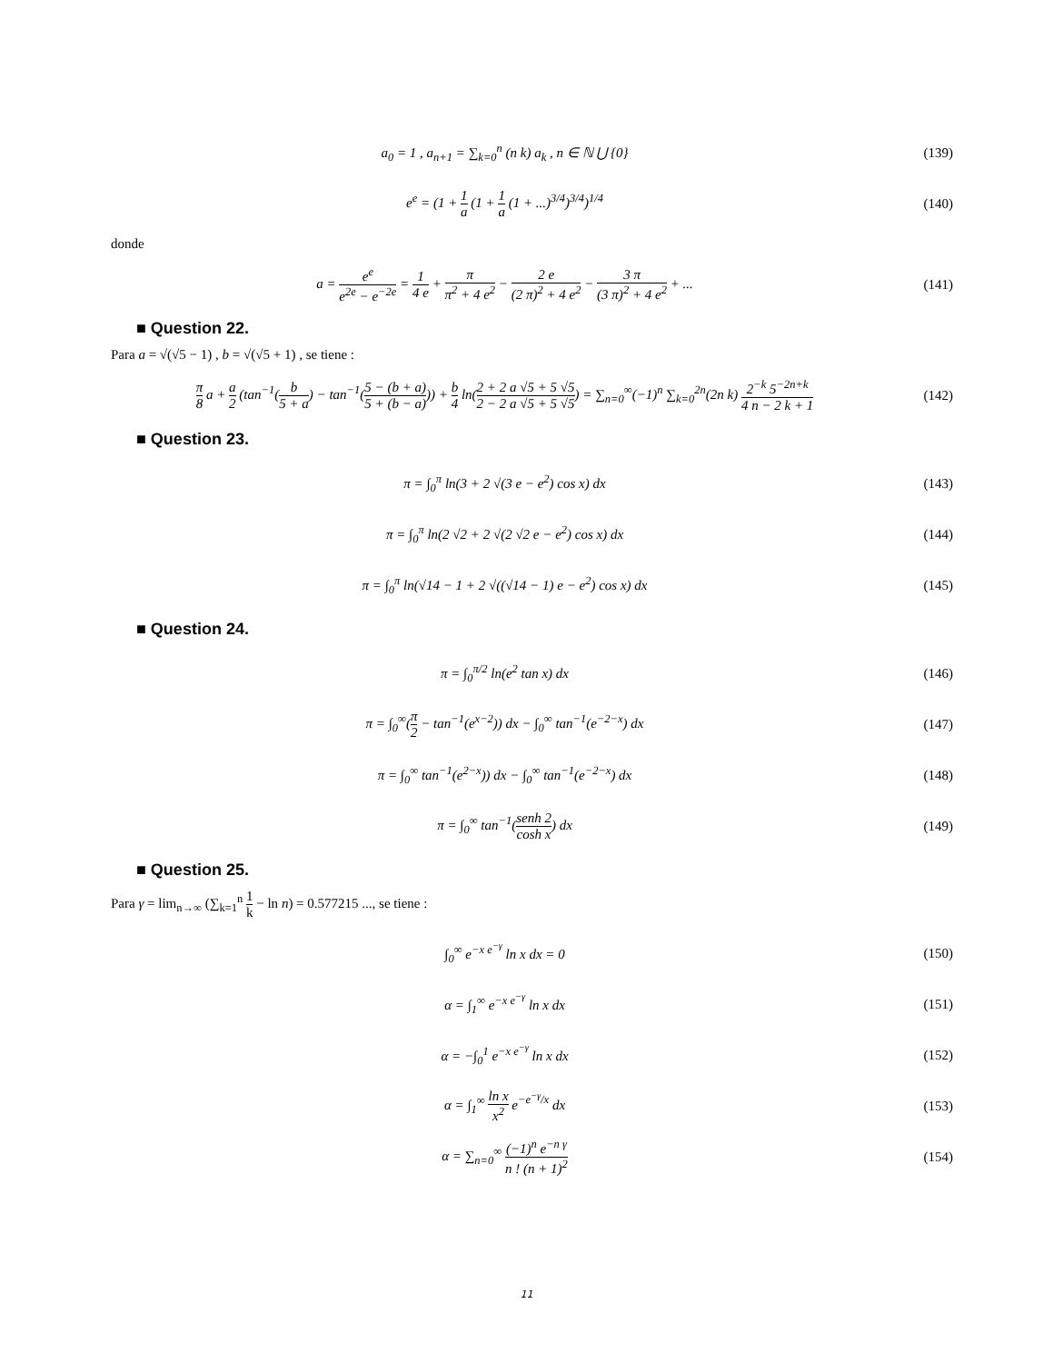a<sub>0</sub> = 1 , a<sub>n+1</sub> = ∑<sub>k=0</sub><sup>n</sup> (n k) a<sub>k</sub> , n ∈ ℕ ⋃ {0}
(139)
e<sup>e</sup> = (1 + 1 a (1 + 1 a (1 + ...)<sup>3/4</sup>)<sup>3/4</sup>)<sup>1/4</sup>
(140)
donde
a = e<sup>e</sup> e<sup>2e</sup> − e<sup>−2e</sup> = 1 4 e + π π<sup>2</sup> + 4 e<sup>2</sup> − 2 e (2 π)<sup>2</sup> + 4 e<sup>2</sup> − 3 π (3 π)<sup>2</sup> + 4 e<sup>2</sup> + ...
(141)
■ Question 22.
Para a = √(√5 − 1) , b = √(√5 + 1) , se tiene :
π 8 a + a 2 (tan<sup>−1</sup>(b 5 + a) − tan<sup>−1</sup>(5 − (b + a) 5 + (b − a))) + b 4 ln(2 + 2 a √5 + 5 √5 2 − 2 a √5 + 5 √5) = ∑<sub>n=0</sub><sup>∞</sup>(−1)<sup>n</sup> ∑<sub>k=0</sub><sup>2n</sup>(2n k) 2<sup>−k</sup> 5<sup>−2n+k</sup> 4 n − 2 k + 1
(142)
■ Question 23.
π = ∫<sub>0</sub><sup>π</sup> ln(3 + 2 √(3 e − e<sup>2</sup>) cos x) dx
(143)
π = ∫<sub>0</sub><sup>π</sup> ln(2 √2 + 2 √(2 √2 e − e<sup>2</sup>) cos x) dx
(144)
π = ∫<sub>0</sub><sup>π</sup> ln(√14 − 1 + 2 √((√14 − 1) e − e<sup>2</sup>) cos x) dx
(145)
■ Question 24.
π = ∫<sub>0</sub><sup>π/2</sup> ln(e<sup>2</sup> tan x) dx (146)
π = ∫<sub>0</sub><sup>∞</sup>(π 2 − tan<sup>−1</sup>(e<sup>x−2</sup>)) dx − ∫<sub>0</sub><sup>∞</sup> tan<sup>−1</sup>(e<sup>−2−x</sup>) dx
(147)
π = ∫<sub>0</sub><sup>∞</sup> tan<sup>−1</sup>(e<sup>2−x</sup>)) dx − ∫<sub>0</sub><sup>∞</sup> tan<sup>−1</sup>(e<sup>−2−x</sup>) dx
(148)
π = ∫<sub>0</sub><sup>∞</sup> tan<sup>−1</sup>(senh 2 cosh x) dx
(149)
■ Question 25.
Para γ = lim<sub>n→∞</sub> (∑<sub>k=1</sub><sup>n</sup> 1 k − ln n) = 0.577215 ..., se tiene :
∫<sub>0</sub><sup>∞</sup> e<sup>−x e<sup>−γ</sup></sup> ln x dx = 0 (150)
α = ∫<sub>1</sub><sup>∞</sup> e<sup>−x e<sup>−γ</sup></sup> ln x dx (151)
α = −∫<sub>0</sub><sup>1</sup> e<sup>−x e<sup>−γ</sup></sup> ln x dx (152)
α = ∫<sub>1</sub><sup>∞</sup> ln x x<sup>2</sup> e<sup>−e<sup>−γ</sup>/x</sup> dx (153)
α = ∑<sub>n=0</sub><sup>∞</sup> (−1)<sup>n</sup> e<sup>−n γ</sup> n ! (n + 1)<sup>2</sup>
(154)
11